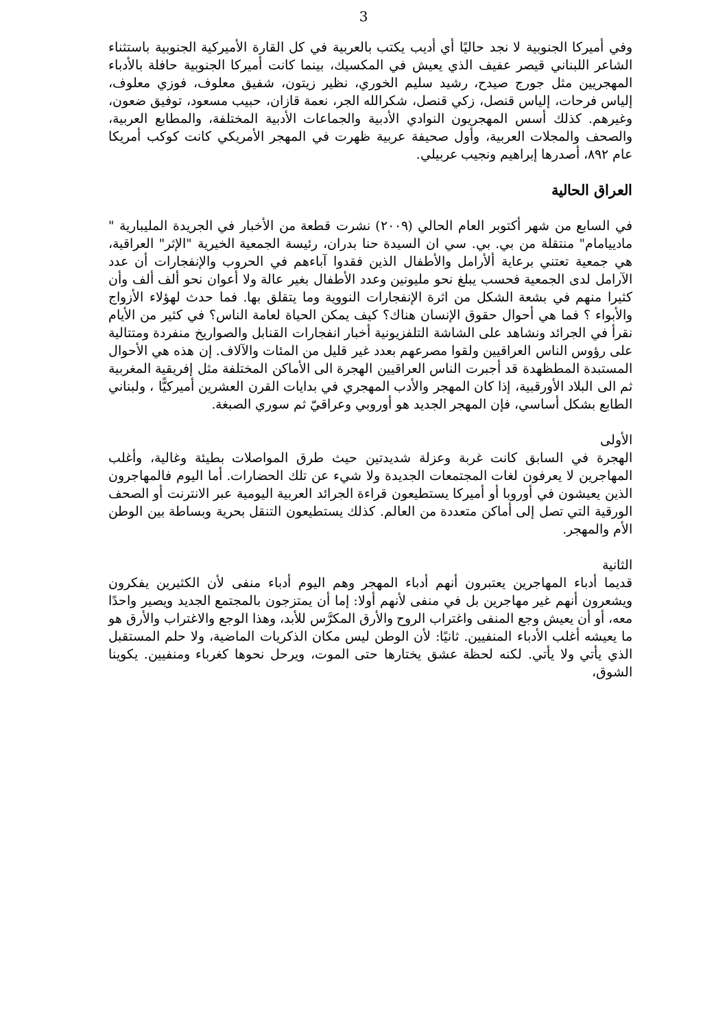3
وفي أميركا الجنوبية لا نجد حاليًا أي أديب يكتب بالعربية في كل القارة الأميركية الجنوبية باستثناء الشاعر اللبناني قيصر عفيف الذي يعيش في المكسيك، بينما كانت أميركا الجنوبية حافلة بالأدباء المهجريين مثل جورج صيدح، رشيد سليم الخوري، نظير زيتون، شفيق معلوف، فوزي معلوف، إلياس فرحات، إلياس قنصل، زكي قنصل، شكرالله الجر، نعمة قازان، حبيب مسعود، توفيق ضعون، وغيرهم. كذلك أسس المهجريون النوادي الأدبية والجماعات الأدبية المختلفة، والمطابع العربية، والصحف والمجلات العربية، وأول صحيفة عربية ظهرت في المهجر الأمريكي كانت كوكب أمريكا عام ٨٩٢، أصدرها إبراهيم ونجيب عربيلي.
العراق الحالية
في السابع من شهر أكتوبر العام الحالي (٢٠٠٩) نشرت قطعة من الأخبار في الجريدة المليبارية " مادييامام" منتقلة من بي. بي. سي ان السيدة حنا بدران، رئيسة الجمعية الخيرية "الإثر" العراقية، هي جمعية تعتني برعاية ألأرامل والأطفال الذين فقدوا آباءهم في الحروب والإنفجارات أن عدد الآرامل لدى الجمعية فحسب يبلغ نحو مليونين وعدد الأطفال بغير عالة ولا أعوان نحو ألف ألف وأن كثيرا منهم في بشعة الشكل من اثرة الإنفجارات النووية وما يتقلق بها. فما حدث لهؤلاء الأزواج والأبواء ؟ فما هي أحوال حقوق الإنسان هناك؟ كيف يمكن الحياة لعامة الناس؟ في كثير من الأيام نقرأ في الجرائد ونشاهد على الشاشة التلفزيونية أخبار انفجارات القنابل والصواريخ منفردة ومتتالية على رؤوس الناس العراقيين ولقوا مصرعهم بعدد غير قليل من المئات والآلاف. إن هذه هي الأحوال المستبدة المطظهدة قد أجبرت الناس العراقيين الهجرة الى الأماكن المختلفة مثل إفريقية المغربية ثم الى البلاد الأورقبية، إذا كان المهجر والأدب المهجري في بدايات القرن العشرين أميركيًّا ، ولبناني الطابع بشكل أساسي، فإن المهجر الجديد هو أوروبي وعراقيّ ثم سوري الصبغة.
الأولى
الهجرة في السابق كانت غربة وعزلة شديدتين حيث طرق المواصلات بطيئة وغالية، وأغلب المهاجرين لا يعرفون لغات المجتمعات الجديدة ولا شيء عن تلك الحضارات. أما اليوم فالمهاجرون الذين يعيشون في أوروبا أو أميركا يستطيعون قراءة الجرائد العربية اليومية عبر الانترنت أو الصحف الورقية التي تصل إلى أماكن متعددة من العالم. كذلك يستطيعون التنقل بحرية وبساطة بين الوطن الأم والمهجر.
الثانية
قديما أدباء المهاجرين يعتبرون أنهم أدباء المهجر وهم اليوم أدباء منفى لأن الكثيرين يفكرون ويشعرون أنهم غير مهاجرين بل في منفى لأنهم أولا: إما أن يمتزجون بالمجتمع الجديد ويصير واحدًا معه، أو أن يعيش وجع المنفى واغتراب الروح والأرق المكرَّس للأبد، وهذا الوجع والاغتراب والأرق هو ما يعيشه أغلب الأدباء المنفيين. ثانيًا: لأن الوطن ليس مكان الذكريات الماضية، ولا حلم المستقبل الذي يأتي ولا يأتي. لكنه لحظة عشق يختارها حتى الموت، ويرحل نحوها كغرباء ومنفيين. يكوينا الشوق،